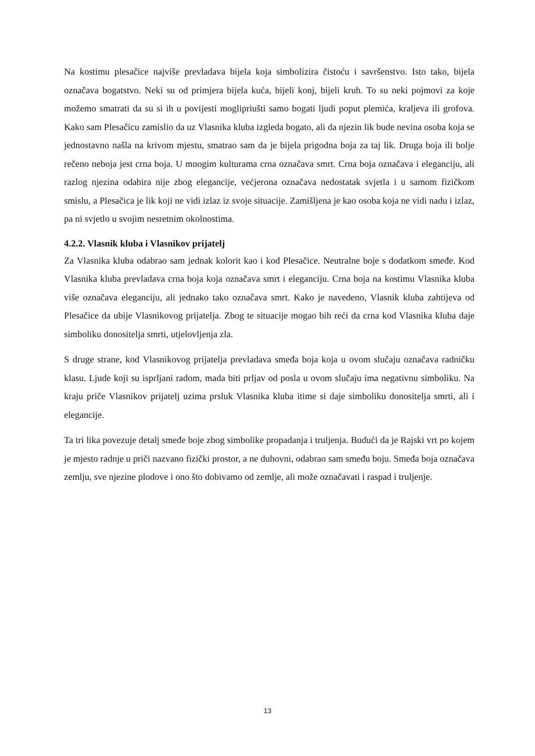Na kostimu plesačice najviše prevladava bijela koja simbolizira čistoću i savršenstvo. Isto tako, bijela označava bogatstvo. Neki su od primjera bijela kuća, bijeli konj, bijeli kruh. To su neki pojmovi za koje možemo smatrati da su si ih u povijesti moglipriušti samo bogati ljudi poput plemića, kraljeva ili grofova. Kako sam Plesačicu zamislio da uz Vlasnika kluba izgleda bogato, ali da njezin lik bude nevina osoba koja se jednostavno našla na krivom mjestu, smatrao sam da je bijela prigodna boja za taj lik. Druga boja ili bolje rečeno neboja jest crna boja. U mnogim kulturama crna označava smrt. Crna boja označava i eleganciju, ali razlog njezina odabira nije zbog elegancije, većjerona označava nedostatak svjetla i u samom fizičkom smislu, a Plesačica je lik koji ne vidi izlaz iz svoje situacije. Zamišljena je kao osoba koja ne vidi nadu i izlaz, pa ni svjetlo u svojim nesretnim okolnostima.
4.2.2. Vlasnik kluba i Vlasnikov prijatelj
Za Vlasnika kluba odabrao sam jednak kolorit kao i kod Plesačice. Neutralne boje s dodatkom smeđe. Kod Vlasnika kluba prevladava crna boja koja označava smrt i eleganciju. Crna boja na kostimu Vlasnika kluba više označava eleganciju, ali jednako tako označava smrt. Kako je navedeno, Vlasnik kluba zahtijeva od Plesačice da ubije Vlasnikovog prijatelja. Zbog te situacije mogao bih reći da crna kod Vlasnika kluba daje simboliku donositelja smrti, utjelovljenja zla.
S druge strane, kod Vlasnikovog prijatelja prevladava smeđa boja koja u ovom slučaju označava radničku klasu. Ljude koji su isprljani radom, mada biti prljav od posla u ovom slučaju ima negativnu simboliku. Na kraju priče Vlasnikov prijatelj uzima prsluk Vlasnika kluba itime si daje simboliku donositelja smrti, ali i elegancije.
Ta tri lika povezuje detalj smeđe boje zbog simbolike propadanja i truljenja. Budući da je Rajski vrt po kojem je mjesto radnje u priči nazvano fizički prostor, a ne duhovni, odabrao sam smeđu boju. Smeđa boja označava zemlju, sve njezine plodove i ono što dobivamo od zemlje, ali može označavati i raspad i truljenje.
13